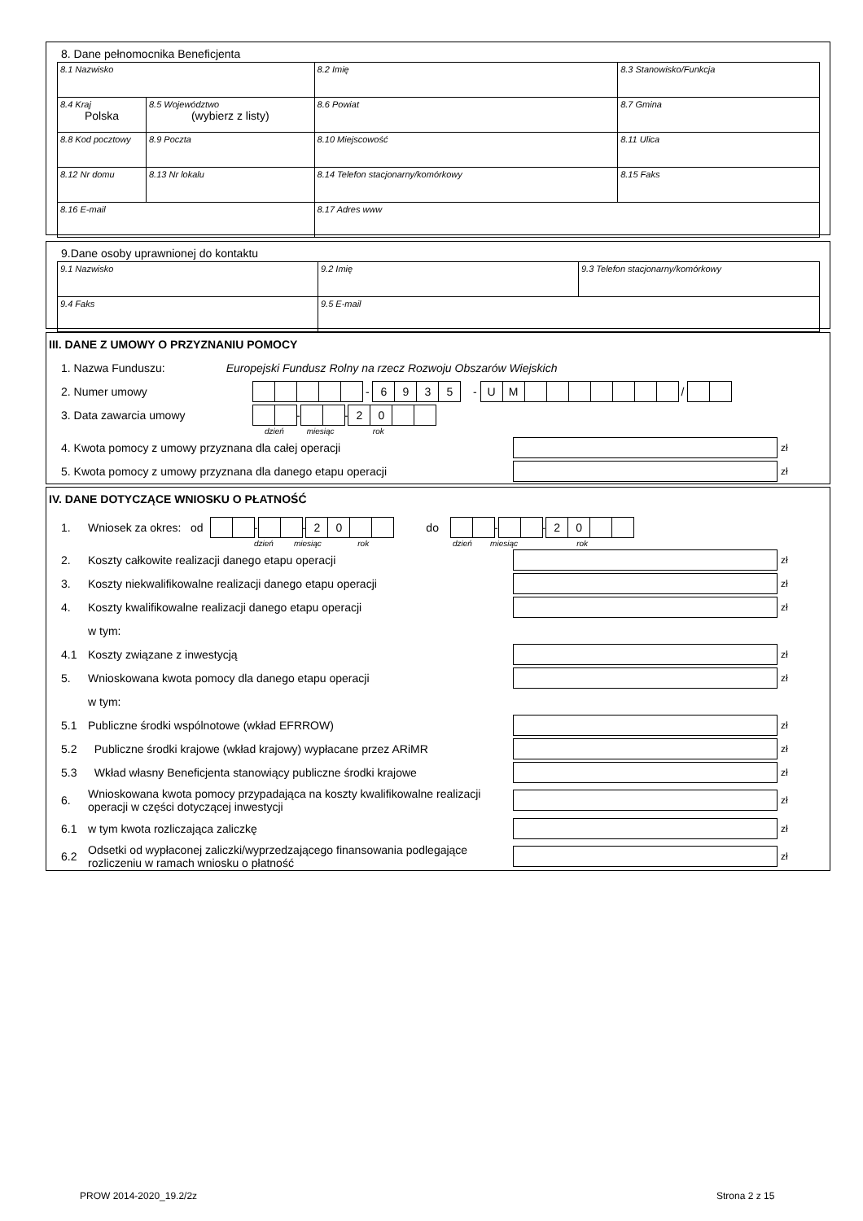8. Dane pełnomocnika Beneficjenta
| 8.1 Nazwisko | | 8.2 Imię | 8.3 Stanowisko/Funkcja |
| 8.4 Kraj Polska | 8.5 Województwo (wybierz z listy) | 8.6 Powiat | 8.7 Gmina |
| 8.8 Kod pocztowy | 8.9 Poczta | 8.10 Miejscowość | 8.11 Ulica |
| 8.12 Nr domu | 8.13 Nr lokalu | 8.14 Telefon stacjonarny/komórkowy | 8.15 Faks |
| 8.16 E-mail | | 8.17 Adres www | |
9.Dane osoby uprawnionej do kontaktu
| 9.1 Nazwisko | 9.2 Imię | 9.3 Telefon stacjonarny/komórkowy |
| 9.4 Faks | 9.5 E-mail | |
III. DANE Z UMOWY O PRZYZNANIU POMOCY
1. Nazwa Funduszu: Europejski Fundusz Rolny na rzecz Rozwoju Obszarów Wiejskich
2. Numer umowy - 6935 - UM /
3. Data zawarcia umowy - - 20
dzień miesiąc rok
4. Kwota pomocy z umowy przyznana dla całej operacji zł
5. Kwota pomocy z umowy przyznana dla danego etapu operacji zł
IV. DANE DOTYCZĄCE WNIOSKU O PŁATNOŚĆ
1. Wniosek za okres: od - - 20 do - - 20
dzień miesiąc rok dzień miesiąc rok
2. Koszty całkowite realizacji danego etapu operacji zł
3. Koszty niekwalifikowalne realizacji danego etapu operacji zł
4. Koszty kwalifikowalne realizacji danego etapu operacji zł
w tym:
4.1 Koszty związane z inwestycją zł
5. Wnioskowana kwota pomocy dla danego etapu operacji zł
w tym:
5.1 Publiczne środki wspólnotowe (wkład EFRROW) zł
5.2 Publiczne środki krajowe (wkład krajowy) wypłacane przez ARiMR zł
5.3 Wkład własny Beneficjenta stanowiący publiczne środki krajowe zł
6. Wnioskowana kwota pomocy przypadająca na koszty kwalifikowalne realizacji operacji w części dotyczącej inwestycji zł
6.1 w tym kwota rozliczająca zaliczkę zł
6.2 Odsetki od wypłaconej zaliczki/wyprzedzającego finansowania podlegające rozliczeniu w ramach wniosku o płatność zł
PROW 2014-2020_19.2/2z Strona 2 z 15